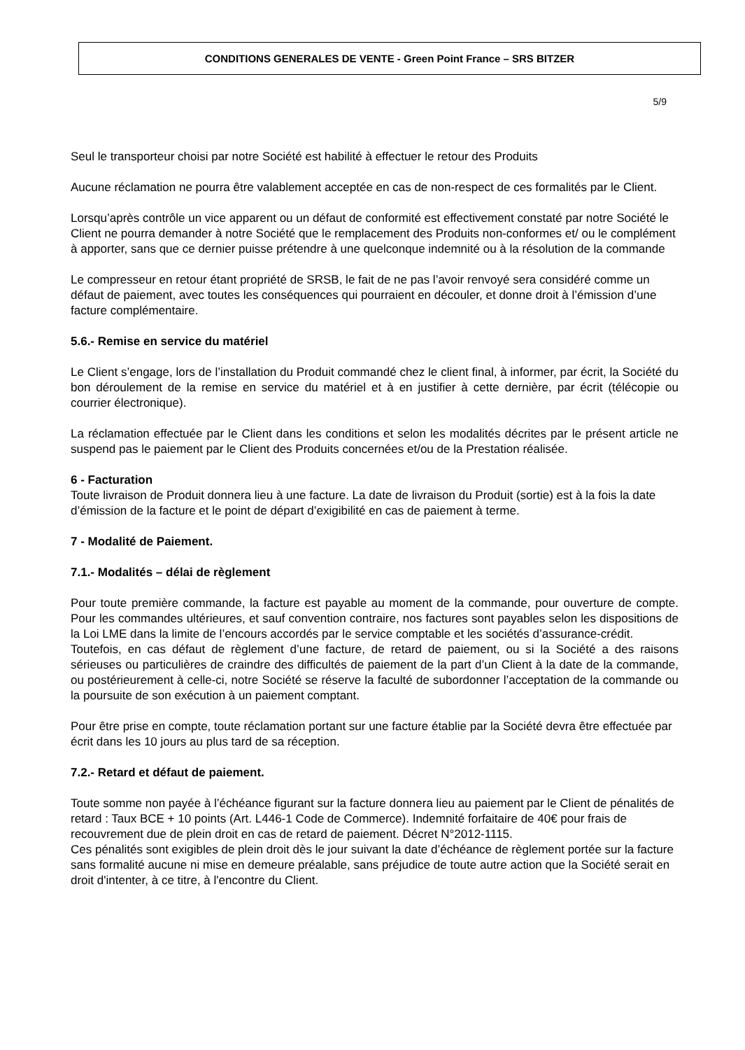CONDITIONS GENERALES DE VENTE - Green Point France – SRS BITZER
5/9
Seul le transporteur choisi par notre Société est habilité à effectuer le retour des Produits
Aucune réclamation ne pourra être valablement acceptée en cas de non-respect de ces formalités par le Client.
Lorsqu’après contrôle un vice apparent ou un défaut de conformité est effectivement constaté par notre Société le Client ne pourra demander à notre Société que le remplacement des Produits non-conformes et/ ou le complément à apporter, sans que ce dernier puisse prétendre à une quelconque indemnité ou à la résolution de la commande
Le compresseur en retour étant propriété de SRSB, le fait de ne pas l’avoir renvoyé sera considéré comme un défaut de paiement, avec toutes les conséquences qui pourraient en découler, et donne droit à l’émission d’une facture complémentaire.
5.6.- Remise en service du matériel
Le Client s’engage, lors de l’installation du Produit commandé chez le client final, à informer, par écrit, la Société du bon déroulement de la remise en service du matériel et à en justifier à cette dernière, par écrit (télécopie ou courrier électronique).
La réclamation effectuée par le Client dans les conditions et selon les modalités décrites par le présent article ne suspend pas le paiement par le Client des Produits concernées et/ou de la Prestation réalisée.
6 - Facturation
Toute livraison de Produit donnera lieu à une facture. La date de livraison du Produit (sortie) est à la fois la date d’émission de la facture et le point de départ d’exigibilité en cas de paiement à terme.
7 - Modalité de Paiement.
7.1.- Modalités – délai de règlement
Pour toute première commande, la facture est payable au moment de la commande, pour ouverture de compte. Pour les commandes ultérieures, et sauf convention contraire, nos factures sont payables selon les dispositions de la Loi LME dans la limite de l’encours accordés par le service comptable et les sociétés d’assurance-crédit.
Toutefois, en cas défaut de règlement d’une facture, de retard de paiement, ou si la Société a des raisons sérieuses ou particulières de craindre des difficultés de paiement de la part d’un Client à la date de la commande, ou postérieurement à celle-ci, notre Société se réserve la faculté de subordonner l’acceptation de la commande ou la poursuite de son exécution à un paiement comptant.
Pour être prise en compte, toute réclamation portant sur une facture établie par la Société devra être effectuée par écrit dans les 10 jours au plus tard de sa réception.
7.2.- Retard et défaut de paiement.
Toute somme non payée à l’échéance figurant sur la facture donnera lieu au paiement par le Client de pénalités de retard : Taux BCE + 10 points (Art. L446-1 Code de Commerce). Indemnité forfaitaire de 40€ pour frais de recouvrement due de plein droit en cas de retard de paiement. Décret N°2012-1115.
Ces pénalités sont exigibles de plein droit dès le jour suivant la date d’échéance de règlement portée sur la facture sans formalité aucune ni mise en demeure préalable, sans préjudice de toute autre action que la Société serait en droit d'intenter, à ce titre, à l'encontre du Client.